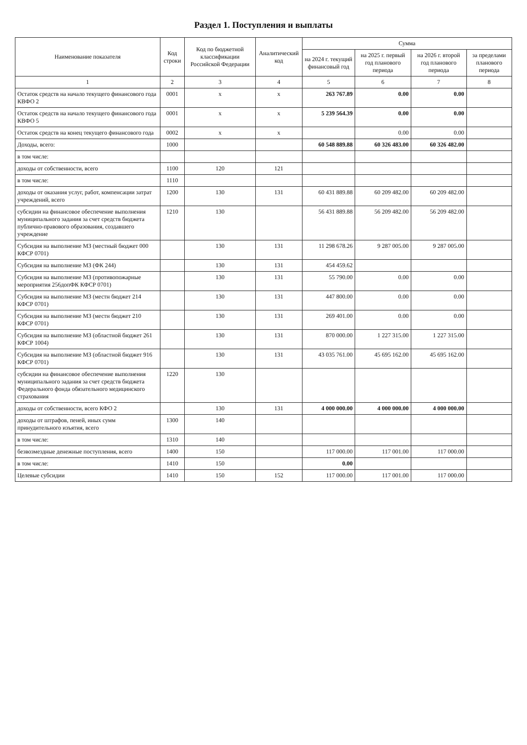Раздел 1. Поступления и выплаты
| Наименование показателя | Код строки | Код по бюджетной классификации Российской Федерации | Аналитический код | Сумма | | | |
| --- | --- | --- | --- | --- | --- | --- | --- |
| | | | | на 2024 г. текущий финансовый год | на 2025 г. первый год планового периода | на 2026 г. второй год планового периода | за пределами планового периода |
| 1 | 2 | 3 | 4 | 5 | 6 | 7 | 8 |
| Остаток средств на начало текущего финансового года КВФО 2 | 0001 | x | x | 263 767.89 | 0.00 | 0.00 | |
| Остаток средств на начало текущего финансового года КВФО 5 | 0001 | x | x | 5 239 564.39 | 0.00 | 0.00 | |
| Остаток средств на конец текущего финансового года | 0002 | x | x | | 0.00 | 0.00 | |
| Доходы, всего: | 1000 | | | 60 548 889.88 | 60 326 483.00 | 60 326 482.00 | |
| в том числе: | | | | | | | |
| доходы от собственности, всего | 1100 | 120 | 121 | | | | |
| в том числе: | 1110 | | | | | | |
| доходы от оказания услуг, работ, компенсации затрат учреждений, всего | 1200 | 130 | 131 | 60 431 889.88 | 60 209 482.00 | 60 209 482.00 | |
| субсидии на финансовое обеспечение выполнения муниципального задания за счет средств бюджета публично-правового образования, создавшего учреждение | 1210 | 130 | | 56 431 889.88 | 56 209 482.00 | 56 209 482.00 | |
| Субсидия на выполнение МЗ (местный бюджет 000 КФСР 0701) | | 130 | 131 | 11 298 678.26 | 9 287 005.00 | 9 287 005.00 | |
| Субсидия на выполнение МЗ (ФК 244) | | 130 | 131 | 454 459.62 | | | |
| Субсидия на выполнение МЗ (противопожарные мероприятия 256допФК КФСР 0701) | | 130 | 131 | 55 790.00 | 0.00 | 0.00 | |
| Субсидия на выполнение МЗ (местн бюджет 214 КФСР 0701) | | 130 | 131 | 447 800.00 | 0.00 | 0.00 | |
| Субсидия на выполнение МЗ (местн бюджет 210 КФСР 0701) | | 130 | 131 | 269 401.00 | 0.00 | 0.00 | |
| Субсидия на выполнение МЗ (областной бюджет 261 КФСР 1004) | | 130 | 131 | 870 000.00 | 1 227 315.00 | 1 227 315.00 | |
| Субсидия на выполнение МЗ (областной бюджет 916 КФСР 0701) | | 130 | 131 | 43 035 761.00 | 45 695 162.00 | 45 695 162.00 | |
| субсидии на финансовое обеспечение выполнения муниципального задания за счет средств бюджета Федерального фонда обязательного медицинского страхования | 1220 | 130 | | | | | |
| доходы от собственности, всего КФО 2 | | 130 | 131 | 4 000 000.00 | 4 000 000.00 | 4 000 000.00 | |
| доходы от штрафов, пеней, иных сумм принудительного изъятия, всего | 1300 | 140 | | | | | |
| в том числе: | 1310 | 140 | | | | | |
| безвозмездные денежные поступления, всего | 1400 | 150 | | 117 000.00 | 117 001.00 | 117 000.00 | |
| в том числе: | 1410 | 150 | | 0.00 | | | |
| Целевые субсидии | 1410 | 150 | 152 | 117 000.00 | 117 001.00 | 117 000.00 | |